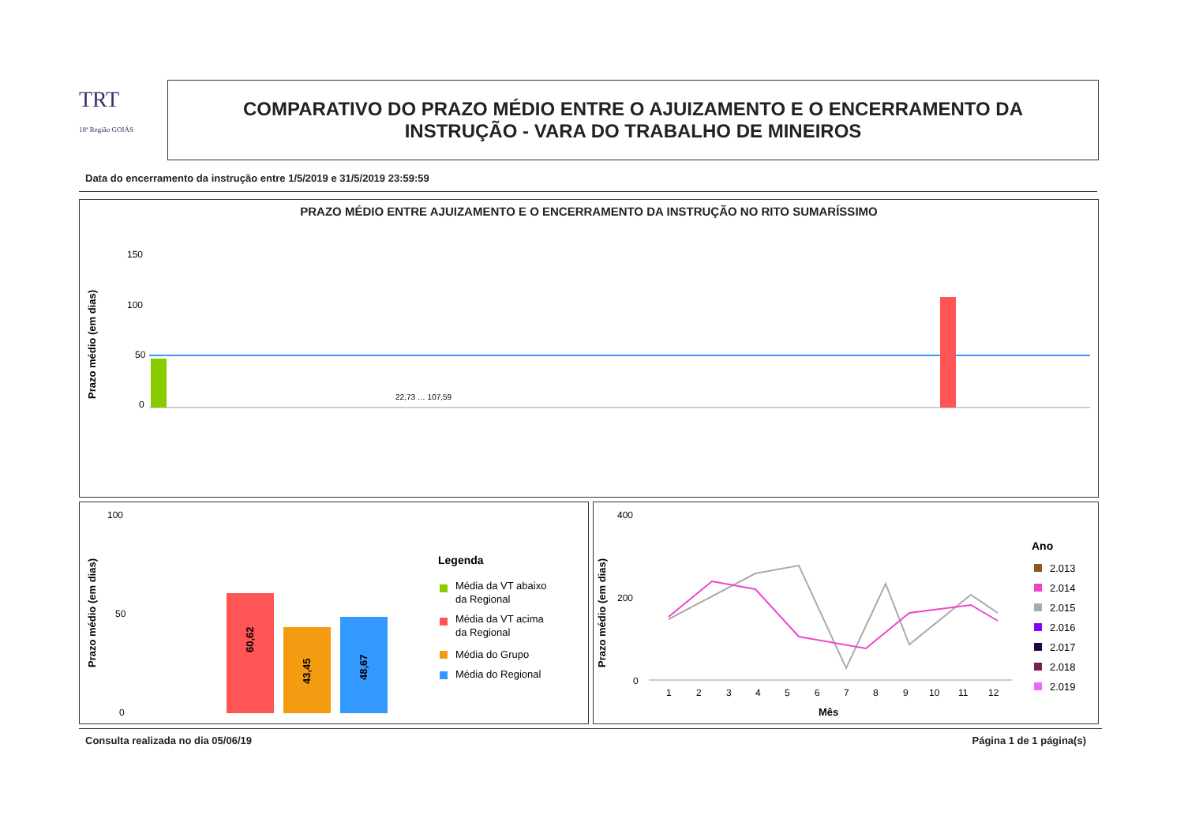TRT
18ª Região GOIÁS
COMPARATIVO DO PRAZO MÉDIO ENTRE O AJUIZAMENTO E O ENCERRAMENTO DA
INSTRUÇÃO - VARA DO TRABALHO DE MINEIROS
Data do encerramento da instrução entre 1/5/2019 e 31/5/2019 23:59:59
PRAZO MÉDIO ENTRE AJUIZAMENTO E O ENCERRAMENTO DA INSTRUÇÃO NO RITO SUMARÍSSIMO
Prazo médio (em dias)
150
100
50
0
22,73 … 107,59
Prazo médio (em dias)
100
50
0
60,62
43,45
48,67
Legenda
Média da VT abaixo
da Regional
Média da VT acima
da Regional
Média do Grupo
Média do Regional
Prazo médio (em dias)
400
200
0
1
2
3
4
5
6
7
8
9
10
11
12
Mês
Ano
2.013
2.014
2.015
2.016
2.017
2.018
2.019
Consulta realizada no dia 05/06/19
Página 1 de 1 página(s)